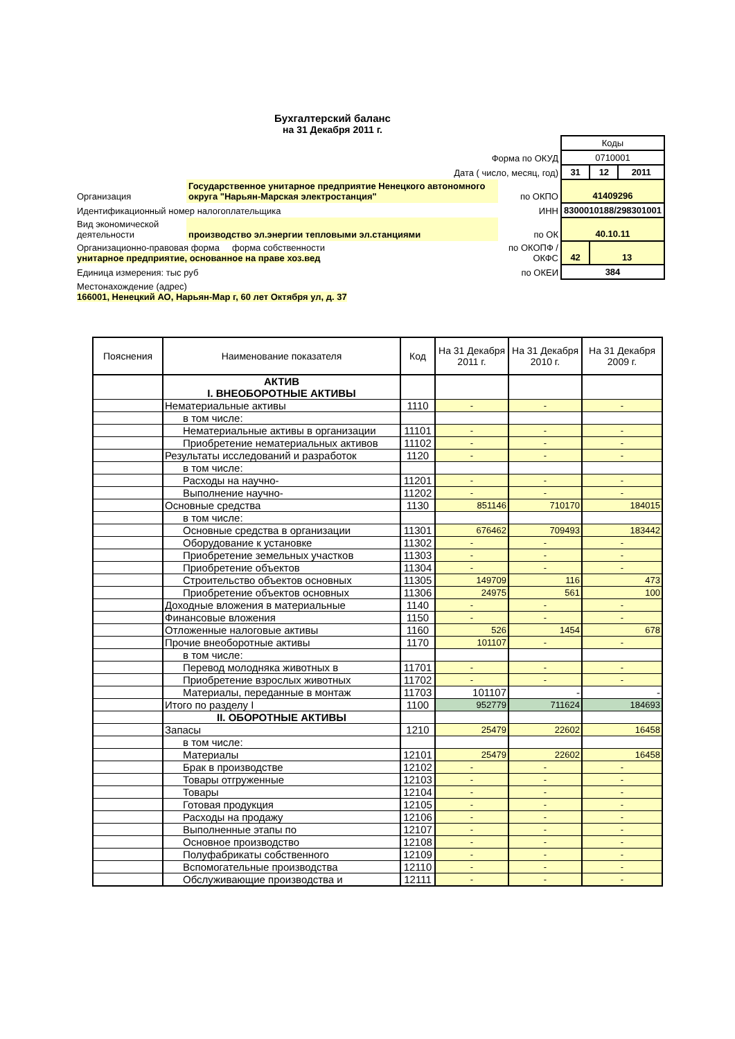Бухгалтерский баланс
на 31 Декабря 2011 г.
| | | | Коды | | |
| Форма по ОКУД | | | 0710001 | | |
| Дата ( число, месяц, год) | | | 31 | 12 | 2011 |
| Организация | Государственное унитарное предприятие Ненецкого автономного округа "Нарьян-Марская электростанция" | по ОКПО | 41409296 | | |
| Идентификационный номер налогоплательщика | | ИНН | 8300010188/298301001 | | |
| Вид экономической деятельности | производство эл.энергии тепловыми эл.станциями | по ОК | 40.10.11 | | |
| Организационно-правовая форма форма собственности унитарное предприятие, основанное на праве хоз.вед | | по ОКОПФ / ОКФС | 42 | 13 | |
| Единица измерения: тыс руб | | по ОКЕИ | 384 | | |
| Местонахождение (адрес) 166001, Ненецкий АО, Нарьян-Мар г, 60 лет Октября ул, д. 37 | | | | | |
| Пояснения | Наименование показателя | Код | На 31 Декабря 2011 г. | На 31 Декабря 2010 г. | На 31 Декабря 2009 г. |
| --- | --- | --- | --- | --- | --- |
| | АКТИВ I. ВНЕОБОРОТНЫЕ АКТИВЫ | | | | |
| | Нематериальные активы | 1110 | - | - | - |
| | в том числе: | | | | |
| | Нематериальные активы в организации | 11101 | - | - | - |
| | Приобретение нематериальных активов | 11102 | - | - | - |
| | Результаты исследований и разработок | 1120 | - | - | - |
| | в том числе: | | | | |
| | Расходы на научно- | 11201 | - | - | - |
| | Выполнение научно- | 11202 | - | - | - |
| | Основные средства | 1130 | 851146 | 710170 | 184015 |
| | в том числе: | | | | |
| | Основные средства в организации | 11301 | 676462 | 709493 | 183442 |
| | Оборудование к установке | 11302 | - | - | - |
| | Приобретение земельных участков | 11303 | - | - | - |
| | Приобретение объектов | 11304 | - | - | - |
| | Строительство объектов основных | 11305 | 149709 | 116 | 473 |
| | Приобретение объектов основных | 11306 | 24975 | 561 | 100 |
| | Доходные вложения в материальные | 1140 | - | - | - |
| | Финансовые вложения | 1150 | - | - | - |
| | Отложенные налоговые активы | 1160 | 526 | 1454 | 678 |
| | Прочие внеоборотные активы | 1170 | 101107 | - | - |
| | в том числе: | | | | |
| | Перевод молодняка животных в | 11701 | - | - | - |
| | Приобретение взрослых животных | 11702 | - | - | - |
| | Материалы, переданные в монтаж | 11703 | 101107 | - | - |
| | Итого по разделу I | 1100 | 952779 | 711624 | 184693 |
| | II. ОБОРОТНЫЕ АКТИВЫ | | | | |
| | Запасы | 1210 | 25479 | 22602 | 16458 |
| | в том числе: | | | | |
| | Материалы | 12101 | 25479 | 22602 | 16458 |
| | Брак в производстве | 12102 | - | - | - |
| | Товары отгруженные | 12103 | - | - | - |
| | Товары | 12104 | - | - | - |
| | Готовая продукция | 12105 | - | - | - |
| | Расходы на продажу | 12106 | - | - | - |
| | Выполненные этапы по | 12107 | - | - | - |
| | Основное производство | 12108 | - | - | - |
| | Полуфабрикаты собственного | 12109 | - | - | - |
| | Вспомогательные производства | 12110 | - | - | - |
| | Обслуживающие производства и | 12111 | - | - | - |